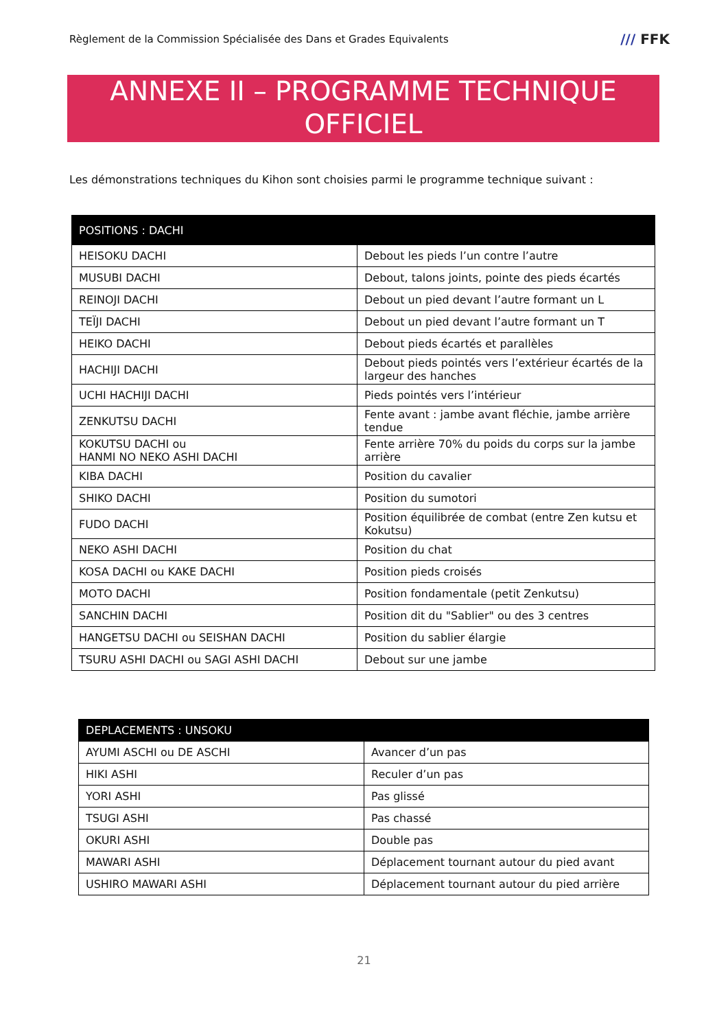Règlement de la Commission Spécialisée des Dans et Grades Equivalents
/// FFK
ANNEXE II – PROGRAMME TECHNIQUE
OFFICIEL
Les démonstrations techniques du Kihon sont choisies parmi le programme technique suivant :
| POSITIONS : DACHI | |
| --- | --- |
| HEISOKU DACHI | Debout les pieds l’un contre l’autre |
| MUSUBI DACHI | Debout, talons joints, pointe des pieds écartés |
| REINOJI DACHI | Debout un pied devant l’autre formant un L |
| TEÏJI DACHI | Debout un pied devant l’autre formant un T |
| HEIKO DACHI | Debout pieds écartés et parallèles |
| HACHIJI DACHI | Debout pieds pointés vers l’extérieur écartés de la largeur des hanches |
| UCHI HACHIJI DACHI | Pieds pointés vers l’intérieur |
| ZENKUTSU DACHI | Fente avant : jambe avant fléchie, jambe arrière tendue |
| KOKUTSU DACHI ou HANMI NO NEKO ASHI DACHI | Fente arrière 70% du poids du corps sur la jambe arrière |
| KIBA DACHI | Position du cavalier |
| SHIKO DACHI | Position du sumotori |
| FUDO DACHI | Position équilibrée de combat (entre Zen kutsu et Kokutsu) |
| NEKO ASHI DACHI | Position du chat |
| KOSA DACHI ou KAKE DACHI | Position pieds croisés |
| MOTO DACHI | Position fondamentale (petit Zenkutsu) |
| SANCHIN DACHI | Position dit du "Sablier" ou des 3 centres |
| HANGETSU DACHI ou SEISHAN DACHI | Position du sablier élargie |
| TSURU ASHI DACHI ou SAGI ASHI DACHI | Debout sur une jambe |
| DEPLACEMENTS : UNSOKU | |
| --- | --- |
| AYUMI ASCHI ou DE ASCHI | Avancer d’un pas |
| HIKI ASHI | Reculer d’un pas |
| YORI ASHI | Pas glissé |
| TSUGI ASHI | Pas chassé |
| OKURI ASHI | Double pas |
| MAWARI ASHI | Déplacement tournant autour du pied avant |
| USHIRO MAWARI ASHI | Déplacement tournant autour du pied arrière |
21